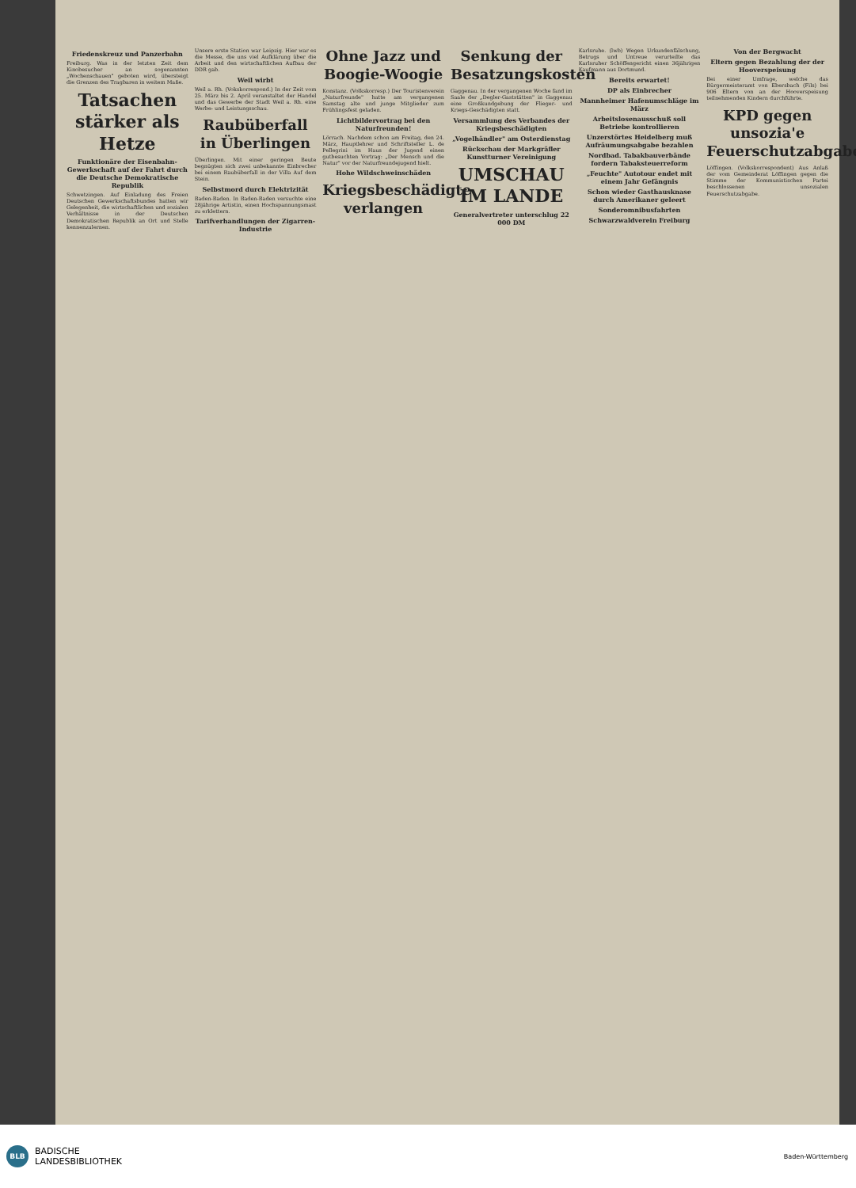Friedenskreuz und Panzerbahn
Freiburg. Was in der letzten Zeit dem Kinobesucher an sogenannten „Wochenschauen" geboten wird, übersteigt die Grenzen des Tragbaren in weitem Maße.
Tatsachen stärker als Hetze
Funktionäre der Eisenbahn-Gewerkschaft auf der Fahrt durch die Deutsche Demokratische Republik
Schwetzingen. Auf Einladung des Freien Deutschen Gewerkschaftsbundes hatten wir Gelegenheit, die wirtschaftlichen und sozialen Verhältnisse in der Deutschen Demokratischen Republik an Ort und Stelle kennenzulernen.
Unsere erste Station war Leipzig. Hier war es die Messe, die uns viel Aufklärung über die Arbeit und den wirtschaftlichen Aufbau der DDR gab.
Weil wirbt
Weil a. Rh. (Vokskorrespond.) In der Zeit vom 25. März bis 2. April veranstaltet der Handel und das Gewerbe der Stadt Weil a. Rh. eine Werbe- und Leistungsschau.
Raubüberfall in Überlingen
Überlingen. Mit einer geringen Beute begnügten sich zwei unbekannte Einbrecher bei einem Raubüberfall in der Villa Auf dem Stein.
Selbstmord durch Elektrizität
Baden-Baden. In Baden-Baden versuchte eine 28jährige Artistin, einen Hochspannungsmast zu erklettern.
Tarifverhandlungen der Zigarren-Industrie
Ohne Jazz und Boogie-Woogie
Konstanz. (Volkskorresp.) Der Touristenverein „Naturfreunde" hatte am vergangenen Samstag alte und junge Mitglieder zum Frühlingsfest geladen.
Lichtbildervortrag bei den Naturfreunden!
Lörrach. Nachdem schon am Freitag, den 24. März, Hauptlehrer und Schriftsteller L. de Pellegrini im Haus der Jugend einen gutbesuchten Vortrag: „Der Mensch und die Natur" vor der Naturfreundejugend hielt.
Hohe Wildschweinschäden
Kriegsbeschädigte verlangen Senkung der Besatzungskosten
Gaggenau. In der vergangenen Woche fand im Saale der „Degler-Gaststätten" in Gaggenau eine Großkundgebung der Flieger- und Kriegs-Geschädigten statt.
Versammlung des Verbandes der Kriegsbeschädigten
„Vogelhändler" am Osterdienstag
Rückschau der Markgräfler Kunstturner Vereinigung
UMSCHAU IM LANDE
Generalvertreter unterschlug 22 000 DM
Karlsruhe. (lwb) Wegen Urkundenfälschung, Betrugs und Untreue verurteilte das Karlsruher Schöffengericht einen 36jährigen Kaufmann aus Dortmund.
Bereits erwartet!
DP als Einbrecher
Mannheimer Hafenumschläge im März
Arbeitslosenausschuß soll Betriebe kontrollieren
Unzerstörtes Heidelberg muß Aufräumungsabgabe bezahlen
Nordbad. Tabakbauverbände fordern Tabaksteuerreform
„Feuchte" Autotour endet mit einem Jahr Gefängnis
Schon wieder Gasthausknase durch Amerikaner geleert
Sonderomnibusfahrten
Schwarzwaldverein Freiburg
Von der Bergwacht
Eltern gegen Bezahlung der der Hooverspeisung
Bei einer Umfrage, welche das Bürgermeisteramt von Ebersbach (Fils) bei 906 Eltern von an der Hooverspeisung teilnehmenden Kindern durchführte.
KPD gegen unsozia'e Feuerschutzabgabe
Löffingen. (Volkskorrespondent) Aus Anlaß der vom Gemeinderat Löffingen gegen die Stimme der Kommunistischen Partei beschlossenen unsozialen Feuerschutzabgabe.
BLB
BADISCHE
LANDESBIBLIOTHEK
Baden-Württemberg